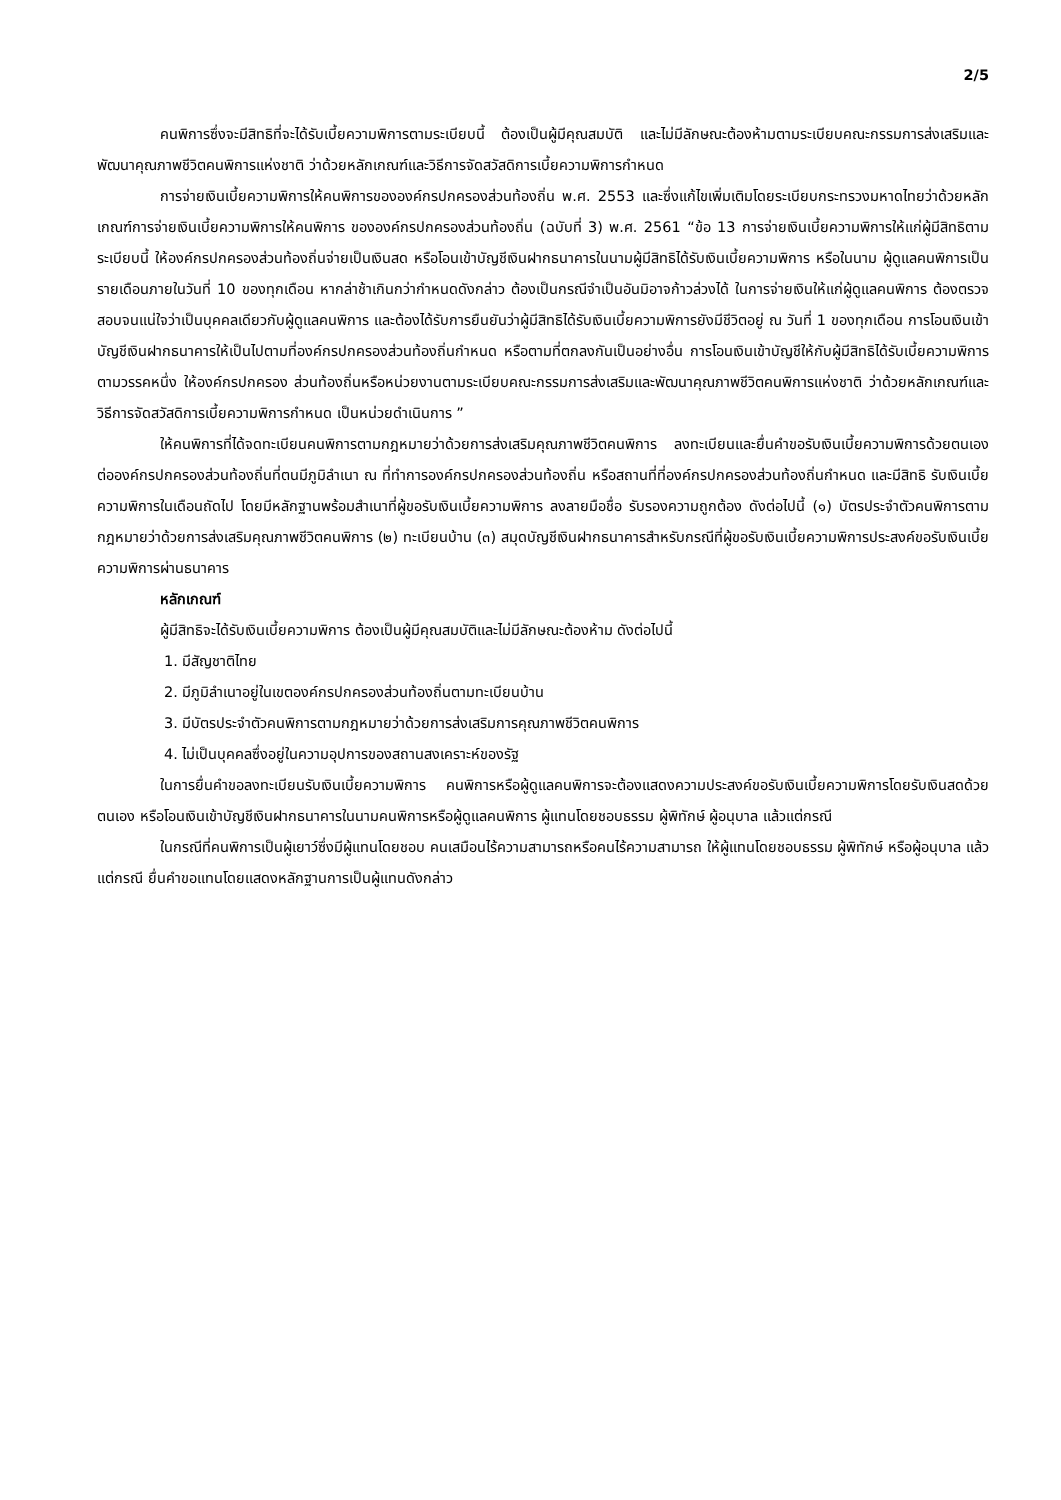2/5
คนพิการซึ่งจะมีสิทธิที่จะได้รับเบี้ยความพิการตามระเบียบนี้ ต้องเป็นผู้มีคุณสมบัติ และไม่มีลักษณะต้องห้ามตามระเบียบคณะกรรมการส่งเสริมและพัฒนาคุณภาพชีวิตคนพิการแห่งชาติ ว่าด้วยหลักเกณฑ์และวิธีการจัดสวัสดิการเบี้ยความพิการกำหนด
การจ่ายเงินเบี้ยความพิการให้คนพิการขององค์กรปกครองส่วนท้องถิ่น พ.ศ. 2553 และซึ่งแก้ไขเพิ่มเติมโดยระเบียบกระทรวงมหาดไทยว่าด้วยหลักเกณฑ์การจ่ายเงินเบี้ยความพิการให้คนพิการ ขององค์กรปกครองส่วนท้องถิ่น (ฉบับที่ 3) พ.ศ. 2561 “ข้อ 13 การจ่ายเงินเบี้ยความพิการให้แก่ผู้มีสิทธิตามระเบียบนี้ ให้องค์กรปกครองส่วนท้องถิ่นจ่ายเป็นเงินสด หรือโอนเข้าบัญชีเงินฝากธนาคารในนามผู้มีสิทธิได้รับเงินเบี้ยความพิการ หรือในนาม ผู้ดูแลคนพิการเป็นรายเดือนภายในวันที่ 10 ของทุกเดือน หากล่าช้าเกินกว่ากำหนดดังกล่าว ต้องเป็นกรณีจำเป็นอันมิอาจก้าวล่วงได้ ในการจ่ายเงินให้แก่ผู้ดูแลคนพิการ ต้องตรวจสอบจนแน่ใจว่าเป็นบุคคลเดียวกับผู้ดูแลคนพิการ และต้องได้รับการยืนยันว่าผู้มีสิทธิได้รับเงินเบี้ยความพิการยังมีชีวิตอยู่ ณ วันที่ 1 ของทุกเดือน การโอนเงินเข้าบัญชีเงินฝากธนาคารให้เป็นไปตามที่องค์กรปกครองส่วนท้องถิ่นกำหนด หรือตามที่ตกลงกันเป็นอย่างอื่น การโอนเงินเข้าบัญชีให้กับผู้มีสิทธิได้รับเบี้ยความพิการตามวรรคหนึ่ง ให้องค์กรปกครอง ส่วนท้องถิ่นหรือหน่วยงานตามระเบียบคณะกรรมการส่งเสริมและพัฒนาคุณภาพชีวิตคนพิการแห่งชาติ ว่าด้วยหลักเกณฑ์และวิธีการจัดสวัสดิการเบี้ยความพิการกำหนด เป็นหน่วยดำเนินการ ”
ให้คนพิการที่ได้จดทะเบียนคนพิการตามกฎหมายว่าด้วยการส่งเสริมคุณภาพชีวิตคนพิการ ลงทะเบียนและยื่นคำขอรับเงินเบี้ยความพิการด้วยตนเองต่อองค์กรปกครองส่วนท้องถิ่นที่ตนมีภูมิลำเนา ณ ที่ทำการองค์กรปกครองส่วนท้องถิ่น หรือสถานที่ที่องค์กรปกครองส่วนท้องถิ่นกำหนด และมีสิทธิ รับเงินเบี้ยความพิการในเดือนถัดไป โดยมีหลักฐานพร้อมสำเนาที่ผู้ขอรับเงินเบี้ยความพิการ ลงลายมือชื่อ รับรองความถูกต้อง ดังต่อไปนี้ (๑) บัตรประจำตัวคนพิการตามกฎหมายว่าด้วยการส่งเสริมคุณภาพชีวิตคนพิการ (๒) ทะเบียนบ้าน (๓) สมุดบัญชีเงินฝากธนาคารสำหรับกรณีที่ผู้ขอรับเงินเบี้ยความพิการประสงค์ขอรับเงินเบี้ย ความพิการผ่านธนาคาร
หลักเกณฑ์
ผู้มีสิทธิจะได้รับเงินเบี้ยความพิการ ต้องเป็นผู้มีคุณสมบัติและไม่มีลักษณะต้องห้าม ดังต่อไปนี้
1. มีสัญชาติไทย
2. มีภูมิลำเนาอยู่ในเขตองค์กรปกครองส่วนท้องถิ่นตามทะเบียนบ้าน
3. มีบัตรประจำตัวคนพิการตามกฎหมายว่าด้วยการส่งเสริมการคุณภาพชีวิตคนพิการ
4. ไม่เป็นบุคคลซึ่งอยู่ในความอุปการของสถานสงเคราะห์ของรัฐ
ในการยื่นคำขอลงทะเบียนรับเงินเบี้ยความพิการ คนพิการหรือผู้ดูแลคนพิการจะต้องแสดงความประสงค์ขอรับเงินเบี้ยความพิการโดยรับเงินสดด้วยตนเอง หรือโอนเงินเข้าบัญชีเงินฝากธนาคารในนามคนพิการหรือผู้ดูแลคนพิการ ผู้แทนโดยชอบธรรม ผู้พิทักษ์ ผู้อนุบาล แล้วแต่กรณี
ในกรณีที่คนพิการเป็นผู้เยาว์ซึ่งมีผู้แทนโดยชอบ คนเสมือนไร้ความสามารถหรือคนไร้ความสามารถ ให้ผู้แทนโดยชอบธรรม ผู้พิทักษ์ หรือผู้อนุบาล แล้วแต่กรณี ยื่นคำขอแทนโดยแสดงหลักฐานการเป็นผู้แทนดังกล่าว